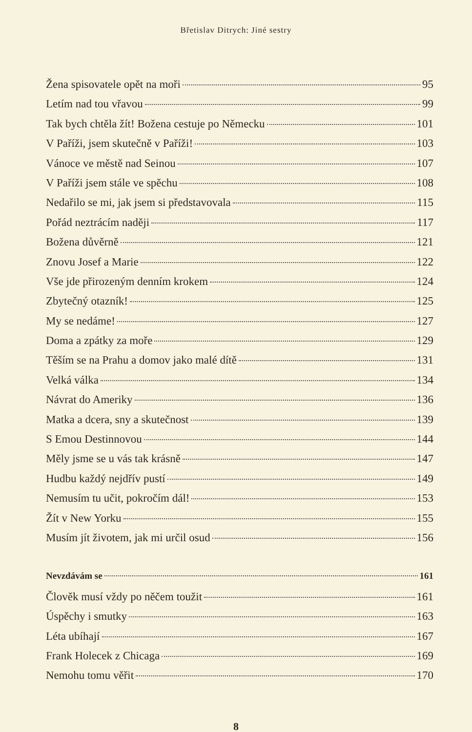Břetislav Ditrych: Jiné sestry
Žena spisovatele opět na moři 95
Letím nad tou vřavou 99
Tak bych chtěla žít! Božena cestuje po Německu 101
V Paříži, jsem skutečně v Paříži! 103
Vánoce ve městě nad Seinou 107
V Paříži jsem stále ve spěchu 108
Nedařilo se mi, jak jsem si představovala 115
Pořád neztrácím naději 117
Božena důvěrně 121
Znovu Josef a Marie 122
Vše jde přirozeným denním krokem 124
Zbytečný otazník! 125
My se nedáme! 127
Doma a zpátky za moře 129
Těším se na Prahu a domov jako malé dítě 131
Velká válka 134
Návrat do Ameriky 136
Matka a dcera, sny a skutečnost 139
S Emou Destinnovou 144
Měly jsme se u vás tak krásně 147
Hudbu každý nejdřív pustí 149
Nemusím tu učit, pokročím dál! 153
Žít v New Yorku 155
Musím jít životem, jak mi určil osud 156
Nevzdávám se 161
Člověk musí vždy po něčem toužit 161
Úspěchy i smutky 163
Léta ubíhají 167
Frank Holecek z Chicaga 169
Nemohu tomu věřit 170
8